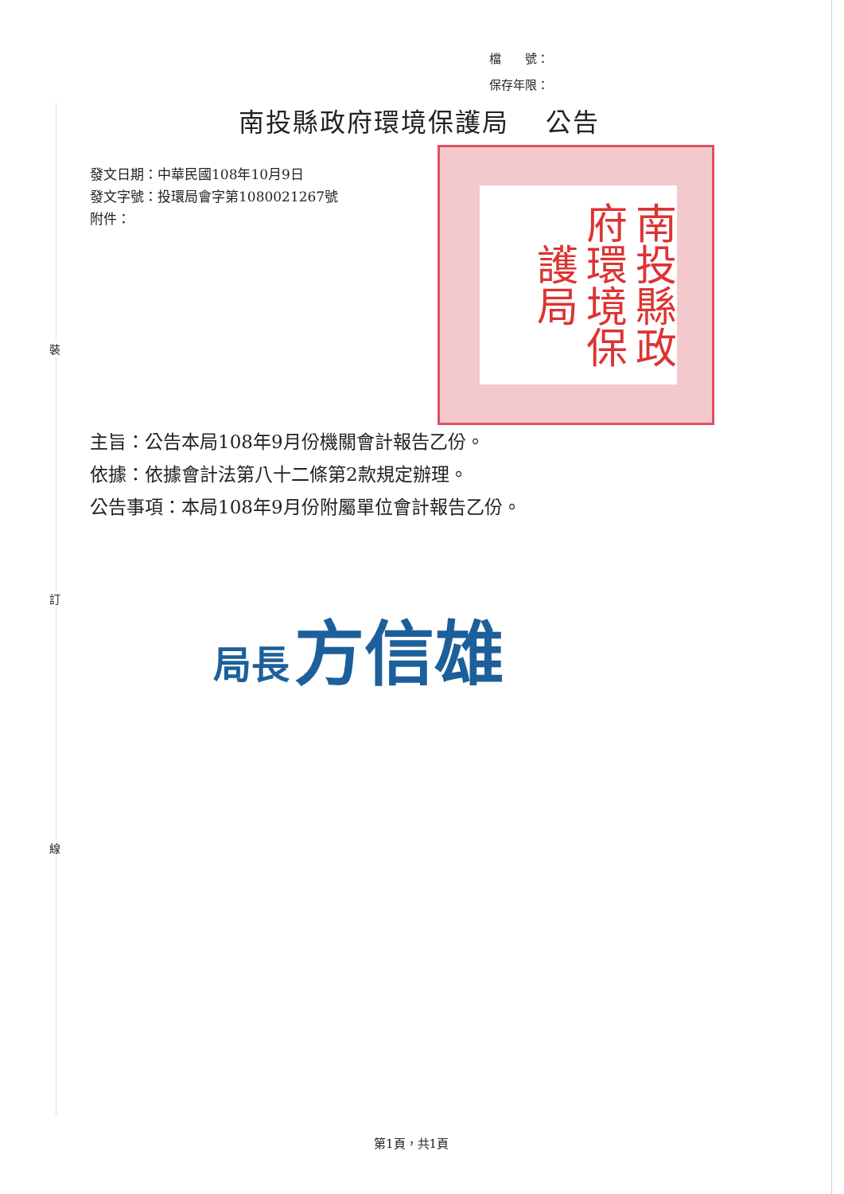裝
訂
線
檔　　號：
保存年限：
南投縣政府環境保護局　 公告
發文日期：中華民國108年10月9日
發文字號：投環局會字第1080021267號
附件：
南投縣政府環境保護局
主旨：公告本局108年9月份機關會計報告乙份。
依據：依據會計法第八十二條第2款規定辦理。
公告事項：本局108年9月份附屬單位會計報告乙份。
局長 方信雄
第1頁，共1頁